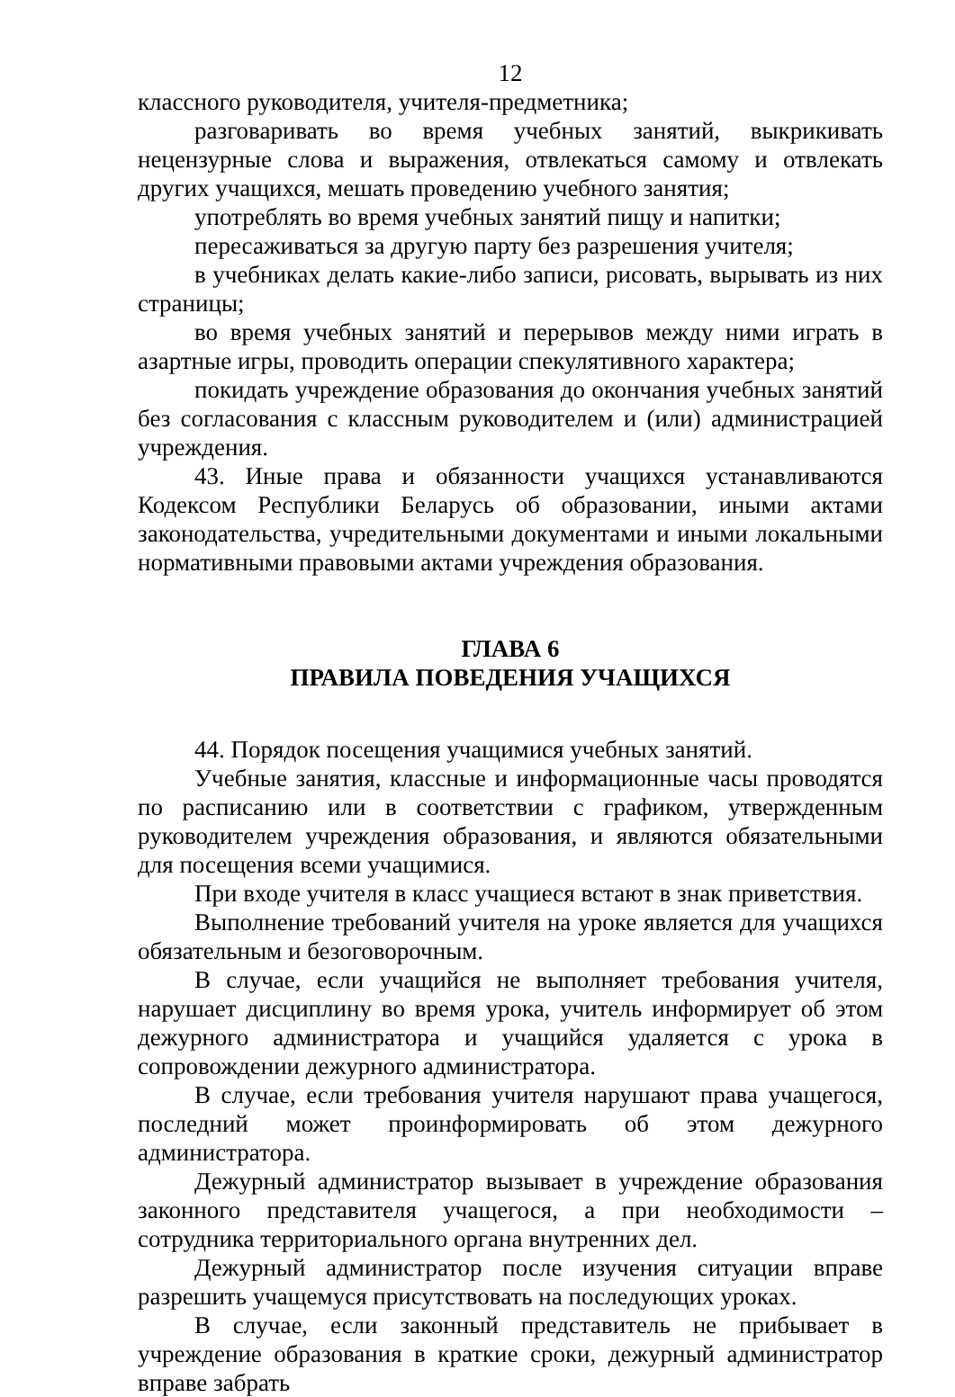12
классного руководителя, учителя-предметника;
разговаривать во время учебных занятий, выкрикивать нецензурные слова и выражения, отвлекаться самому и отвлекать других учащихся, мешать проведению учебного занятия;
употреблять во время учебных занятий пищу и напитки;
пересаживаться за другую парту без разрешения учителя;
в учебниках делать какие-либо записи, рисовать, вырывать из них страницы;
во время учебных занятий и перерывов между ними играть в азартные игры, проводить операции спекулятивного характера;
покидать учреждение образования до окончания учебных занятий без согласования с классным руководителем и (или) администрацией учреждения.
43. Иные права и обязанности учащихся устанавливаются Кодексом Республики Беларусь об образовании, иными актами законодательства, учредительными документами и иными локальными нормативными правовыми актами учреждения образования.
ГЛАВА 6
ПРАВИЛА ПОВЕДЕНИЯ УЧАЩИХСЯ
44. Порядок посещения учащимися учебных занятий.
Учебные занятия, классные и информационные часы проводятся по расписанию или в соответствии с графиком, утвержденным руководителем учреждения образования, и являются обязательными для посещения всеми учащимися.
При входе учителя в класс учащиеся встают в знак приветствия.
Выполнение требований учителя на уроке является для учащихся обязательным и безоговорочным.
В случае, если учащийся не выполняет требования учителя, нарушает дисциплину во время урока, учитель информирует об этом дежурного администратора и учащийся удаляется с урока в сопровождении дежурного администратора.
В случае, если требования учителя нарушают права учащегося, последний может проинформировать об этом дежурного администратора.
Дежурный администратор вызывает в учреждение образования законного представителя учащегося, а при необходимости – сотрудника территориального органа внутренних дел.
Дежурный администратор после изучения ситуации вправе разрешить учащемуся присутствовать на последующих уроках.
В случае, если законный представитель не прибывает в учреждение образования в краткие сроки, дежурный администратор вправе забрать